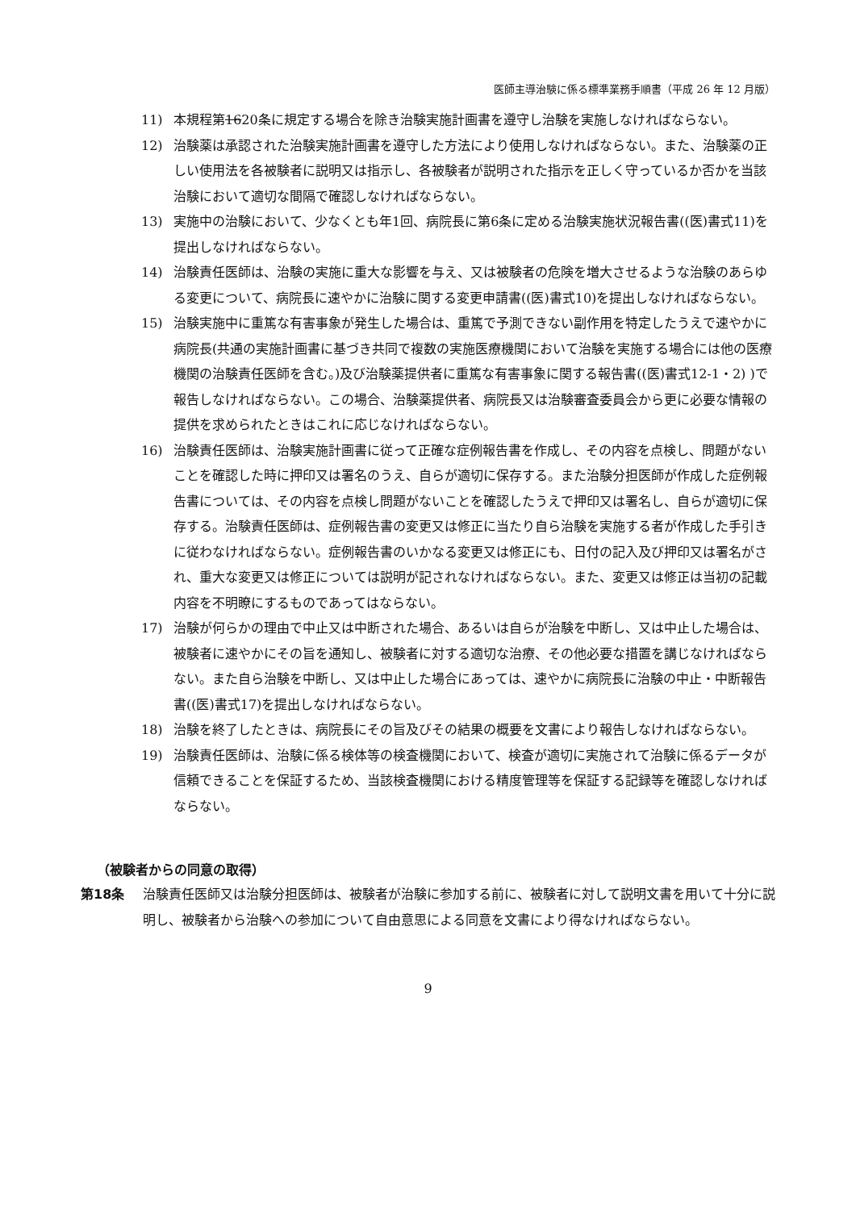医師主導治験に係る標準業務手順書（平成 26 年 12 月版）
11) 本規程第1620条に規定する場合を除き治験実施計画書を遵守し治験を実施しなければならない。
12) 治験薬は承認された治験実施計画書を遵守した方法により使用しなければならない。また、治験薬の正しい使用法を各被験者に説明又は指示し、各被験者が説明された指示を正しく守っているか否かを当該治験において適切な間隔で確認しなければならない。
13) 実施中の治験において、少なくとも年1回、病院長に第6条に定める治験実施状況報告書((医)書式11)を提出しなければならない。
14) 治験責任医師は、治験の実施に重大な影響を与え、又は被験者の危険を増大させるような治験のあらゆる変更について、病院長に速やかに治験に関する変更申請書((医)書式10)を提出しなければならない。
15) 治験実施中に重篤な有害事象が発生した場合は、重篤で予測できない副作用を特定したうえで速やかに病院長(共通の実施計画書に基づき共同で複数の実施医療機関において治験を実施する場合には他の医療機関の治験責任医師を含む。)及び治験薬提供者に重篤な有害事象に関する報告書((医)書式12-1・2) )で報告しなければならない。この場合、治験薬提供者、病院長又は治験審査委員会から更に必要な情報の提供を求められたときはこれに応じなければならない。
16) 治験責任医師は、治験実施計画書に従って正確な症例報告書を作成し、その内容を点検し、問題がないことを確認した時に押印又は署名のうえ、自らが適切に保存する。また治験分担医師が作成した症例報告書については、その内容を点検し問題がないことを確認したうえで押印又は署名し、自らが適切に保存する。治験責任医師は、症例報告書の変更又は修正に当たり自ら治験を実施する者が作成した手引きに従わなければならない。症例報告書のいかなる変更又は修正にも、日付の記入及び押印又は署名がされ、重大な変更又は修正については説明が記されなければならない。また、変更又は修正は当初の記載内容を不明瞭にするものであってはならない。
17) 治験が何らかの理由で中止又は中断された場合、あるいは自らが治験を中断し、又は中止した場合は、被験者に速やかにその旨を通知し、被験者に対する適切な治療、その他必要な措置を講じなければならない。また自ら治験を中断し、又は中止した場合にあっては、速やかに病院長に治験の中止・中断報告書((医)書式17)を提出しなければならない。
18) 治験を終了したときは、病院長にその旨及びその結果の概要を文書により報告しなければならない。
19) 治験責任医師は、治験に係る検体等の検査機関において、検査が適切に実施されて治験に係るデータが信頼できることを保証するため、当該検査機関における精度管理等を保証する記録等を確認しなければならない。
（被験者からの同意の取得）
第18条 治験責任医師又は治験分担医師は、被験者が治験に参加する前に、被験者に対して説明文書を用いて十分に説明し、被験者から治験への参加について自由意思による同意を文書により得なければならない。
9